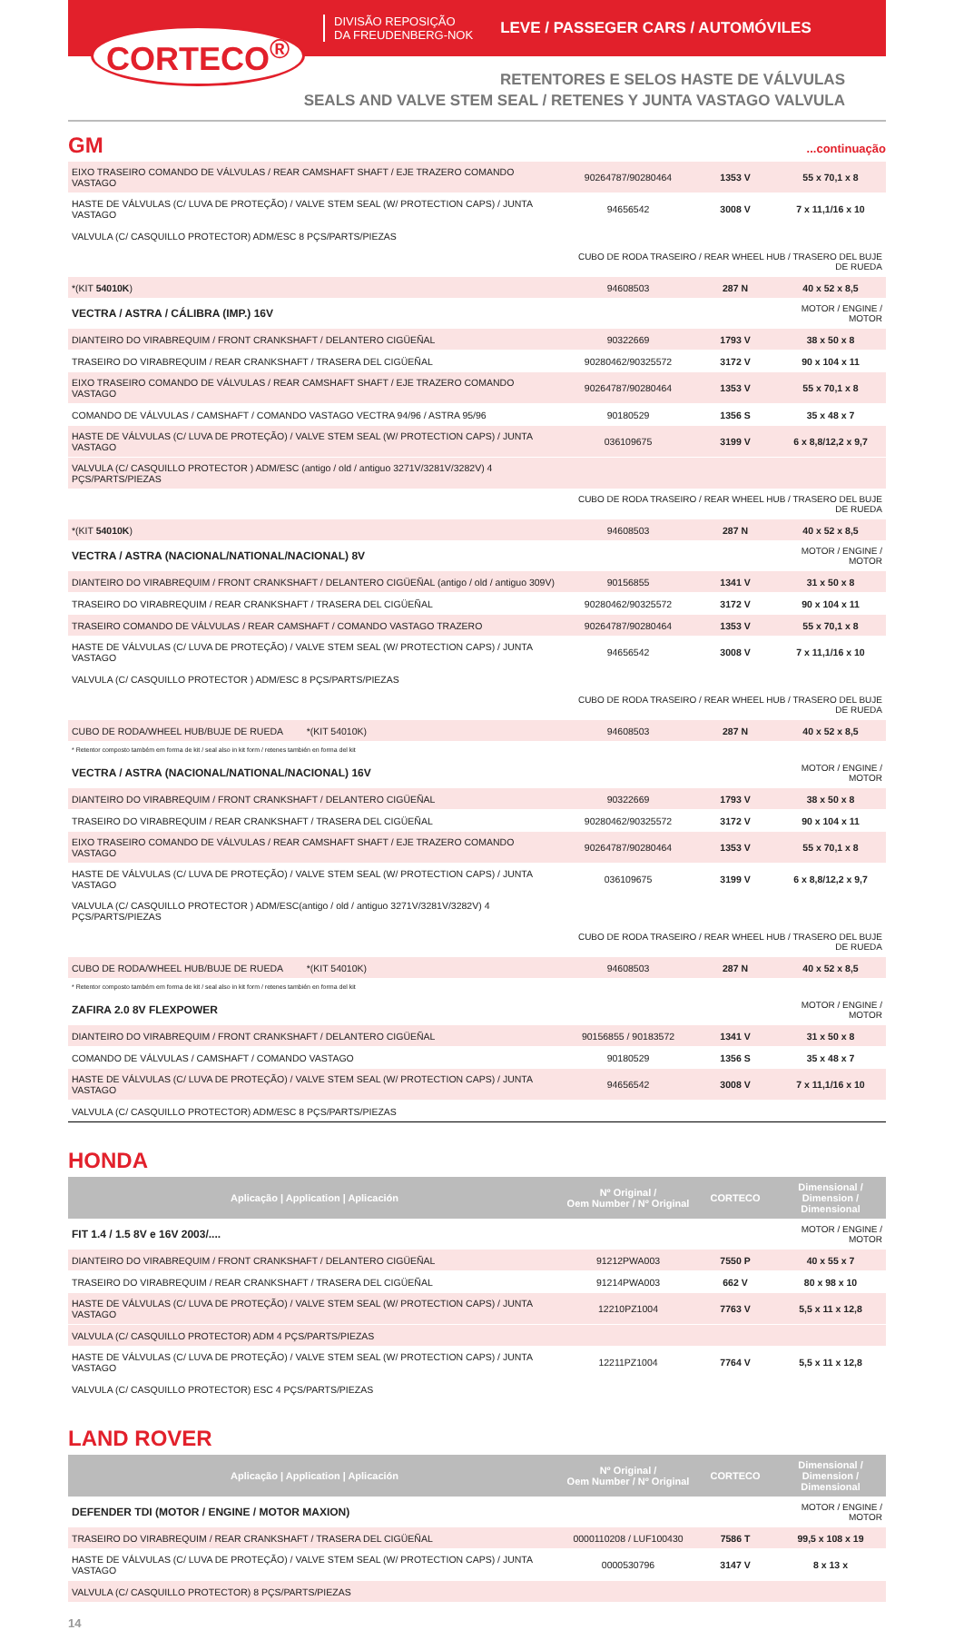CORTECO<sup>®</sup>
DIVISÃO REPOSIÇÃO
DA FREUDENBERG-NOK
LEVE / PASSEGER CARS / AUTOMÓVILES
RETENTORES E SELOS HASTE DE VÁLVULAS
SEALS AND VALVE STEM SEAL / RETENES Y JUNTA VASTAGO VALVULA
GM
...continuação
| EIXO TRASEIRO COMANDO DE VÁLVULAS / REAR CAMSHAFT SHAFT / EJE TRAZERO COMANDO VASTAGO | 90264787/90280464 | 1353 V | 55 x 70,1 x 8 |
| HASTE DE VÁLVULAS (C/ LUVA DE PROTEÇÃO) / VALVE STEM SEAL (W/ PROTECTION CAPS) / JUNTA VASTAGO | 94656542 | 3008 V | 7 x 11,1/16 x 10 |
| VALVULA (C/ CASQUILLO PROTECTOR) ADM/ESC 8 PÇS/PARTS/PIEZAS | | | |
| | CUBO DE RODA TRASEIRO / REAR WHEEL HUB / TRASERO DEL BUJE DE RUEDA | | |
| *(KIT 54010K ) | 94608503 | 287 N | 40 x 52 x 8,5 |
| VECTRA / ASTRA / CÁLIBRA (IMP.) 16V | | | MOTOR / ENGINE / MOTOR |
| DIANTEIRO DO VIRABREQUIM / FRONT CRANKSHAFT / DELANTERO CIGÜEÑAL | 90322669 | 1793 V | 38 x 50 x 8 |
| TRASEIRO DO VIRABREQUIM / REAR CRANKSHAFT / TRASERA DEL CIGÜEÑAL | 90280462/90325572 | 3172 V | 90 x 104 x 11 |
| EIXO TRASEIRO COMANDO DE VÁLVULAS / REAR CAMSHAFT SHAFT / EJE TRAZERO COMANDO VASTAGO | 90264787/90280464 | 1353 V | 55 x 70,1 x 8 |
| COMANDO DE VÁLVULAS / CAMSHAFT / COMANDO VASTAGO VECTRA 94/96 / ASTRA 95/96 | 90180529 | 1356 S | 35 x 48 x 7 |
| HASTE DE VÁLVULAS (C/ LUVA DE PROTEÇÃO) / VALVE STEM SEAL (W/ PROTECTION CAPS) / JUNTA VASTAGO | 036109675 | 3199 V | 6 x 8,8/12,2 x 9,7 |
| VALVULA (C/ CASQUILLO PROTECTOR ) ADM/ESC (antigo / old / antiguo 3271V/3281V/3282V) 4 PÇS/PARTS/PIEZAS | | | |
| | CUBO DE RODA TRASEIRO / REAR WHEEL HUB / TRASERO DEL BUJE DE RUEDA | | |
| *(KIT 54010K ) | 94608503 | 287 N | 40 x 52 x 8,5 |
| VECTRA / ASTRA (NACIONAL/NATIONAL/NACIONAL) 8V | | | MOTOR / ENGINE / MOTOR |
| DIANTEIRO DO VIRABREQUIM / FRONT CRANKSHAFT / DELANTERO CIGÜEÑAL (antigo / old / antiguo 309V) | 90156855 | 1341 V | 31 x 50 x 8 |
| TRASEIRO DO VIRABREQUIM / REAR CRANKSHAFT / TRASERA DEL CIGÜEÑAL | 90280462/90325572 | 3172 V | 90 x 104 x 11 |
| TRASEIRO COMANDO DE VÁLVULAS / REAR CAMSHAFT / COMANDO VASTAGO TRAZERO | 90264787/90280464 | 1353 V | 55 x 70,1 x 8 |
| HASTE DE VÁLVULAS (C/ LUVA DE PROTEÇÃO) / VALVE STEM SEAL (W/ PROTECTION CAPS) / JUNTA VASTAGO | 94656542 | 3008 V | 7 x 11,1/16 x 10 |
| VALVULA (C/ CASQUILLO PROTECTOR ) ADM/ESC 8 PÇS/PARTS/PIEZAS | | | |
| | CUBO DE RODA TRASEIRO / REAR WHEEL HUB / TRASERO DEL BUJE DE RUEDA | | |
| CUBO DE RODA/WHEEL HUB/BUJE DE RUEDA *(KIT 54010K) | 94608503 | 287 N | 40 x 52 x 8,5 |
| * Retentor composto também em forma de kit / seal also in kit form / retenes también en forma del kit | | | |
| VECTRA / ASTRA (NACIONAL/NATIONAL/NACIONAL) 16V | | | MOTOR / ENGINE / MOTOR |
| DIANTEIRO DO VIRABREQUIM / FRONT CRANKSHAFT / DELANTERO CIGÜEÑAL | 90322669 | 1793 V | 38 x 50 x 8 |
| TRASEIRO DO VIRABREQUIM / REAR CRANKSHAFT / TRASERA DEL CIGÜEÑAL | 90280462/90325572 | 3172 V | 90 x 104 x 11 |
| EIXO TRASEIRO COMANDO DE VÁLVULAS / REAR CAMSHAFT SHAFT / EJE TRAZERO COMANDO VASTAGO | 90264787/90280464 | 1353 V | 55 x 70,1 x 8 |
| HASTE DE VÁLVULAS (C/ LUVA DE PROTEÇÃO) / VALVE STEM SEAL (W/ PROTECTION CAPS) / JUNTA VASTAGO | 036109675 | 3199 V | 6 x 8,8/12,2 x 9,7 |
| VALVULA (C/ CASQUILLO PROTECTOR ) ADM/ESC(antigo / old / antiguo 3271V/3281V/3282V) 4 PÇS/PARTS/PIEZAS | | | |
| | CUBO DE RODA TRASEIRO / REAR WHEEL HUB / TRASERO DEL BUJE DE RUEDA | | |
| CUBO DE RODA/WHEEL HUB/BUJE DE RUEDA *(KIT 54010K) | 94608503 | 287 N | 40 x 52 x 8,5 |
| * Retentor composto também em forma de kit / seal also in kit form / retenes también en forma del kit | | | |
| ZAFIRA 2.0 8V FLEXPOWER | | | MOTOR / ENGINE / MOTOR |
| DIANTEIRO DO VIRABREQUIM / FRONT CRANKSHAFT / DELANTERO CIGÜEÑAL | 90156855 / 90183572 | 1341 V | 31 x 50 x 8 |
| COMANDO DE VÁLVULAS / CAMSHAFT / COMANDO VASTAGO | 90180529 | 1356 S | 35 x 48 x 7 |
| HASTE DE VÁLVULAS (C/ LUVA DE PROTEÇÃO) / VALVE STEM SEAL (W/ PROTECTION CAPS) / JUNTA VASTAGO | 94656542 | 3008 V | 7 x 11,1/16 x 10 |
| VALVULA (C/ CASQUILLO PROTECTOR) ADM/ESC 8 PÇS/PARTS/PIEZAS | | | |
HONDA
| Aplicação / Application / Aplicación | Nº Original / Oem Number / Nº Original | CORTECO | Dimensional / Dimension / Dimensional |
| --- | --- | --- | --- |
| FIT 1.4 / 1.5 8V e 16V 2003/.... | | | MOTOR / ENGINE / MOTOR |
| DIANTEIRO DO VIRABREQUIM / FRONT CRANKSHAFT / DELANTERO CIGÜEÑAL | 91212PWA003 | 7550 P | 40 x 55 x 7 |
| TRASEIRO DO VIRABREQUIM / REAR CRANKSHAFT / TRASERA DEL CIGÜEÑAL | 91214PWA003 | 662 V | 80 x 98 x 10 |
| HASTE DE VÁLVULAS (C/ LUVA DE PROTEÇÃO) / VALVE STEM SEAL (W/ PROTECTION CAPS) / JUNTA VASTAGO | 12210PZ1004 | 7763 V | 5,5 x 11 x 12,8 |
| VALVULA (C/ CASQUILLO PROTECTOR) ADM 4 PÇS/PARTS/PIEZAS | | | |
| HASTE DE VÁLVULAS (C/ LUVA DE PROTEÇÃO) / VALVE STEM SEAL (W/ PROTECTION CAPS) / JUNTA VASTAGO | 12211PZ1004 | 7764 V | 5,5 x 11 x 12,8 |
| VALVULA (C/ CASQUILLO PROTECTOR) ESC 4 PÇS/PARTS/PIEZAS | | | |
LAND ROVER
| Aplicação / Application / Aplicación | Nº Original / Oem Number / Nº Original | CORTECO | Dimensional / Dimension / Dimensional |
| --- | --- | --- | --- |
| DEFENDER TDI (MOTOR / ENGINE / MOTOR MAXION) | | | MOTOR / ENGINE / MOTOR |
| TRASEIRO DO VIRABREQUIM / REAR CRANKSHAFT / TRASERA DEL CIGÜEÑAL | 0000110208 / LUF100430 | 7586 T | 99,5 x 108 x 19 |
| HASTE DE VÁLVULAS (C/ LUVA DE PROTEÇÃO) / VALVE STEM SEAL (W/ PROTECTION CAPS) / JUNTA VASTAGO | 0000530796 | 3147 V | 8 x 13 x |
| VALVULA (C/ CASQUILLO PROTECTOR) 8 PÇS/PARTS/PIEZAS | | | |
14